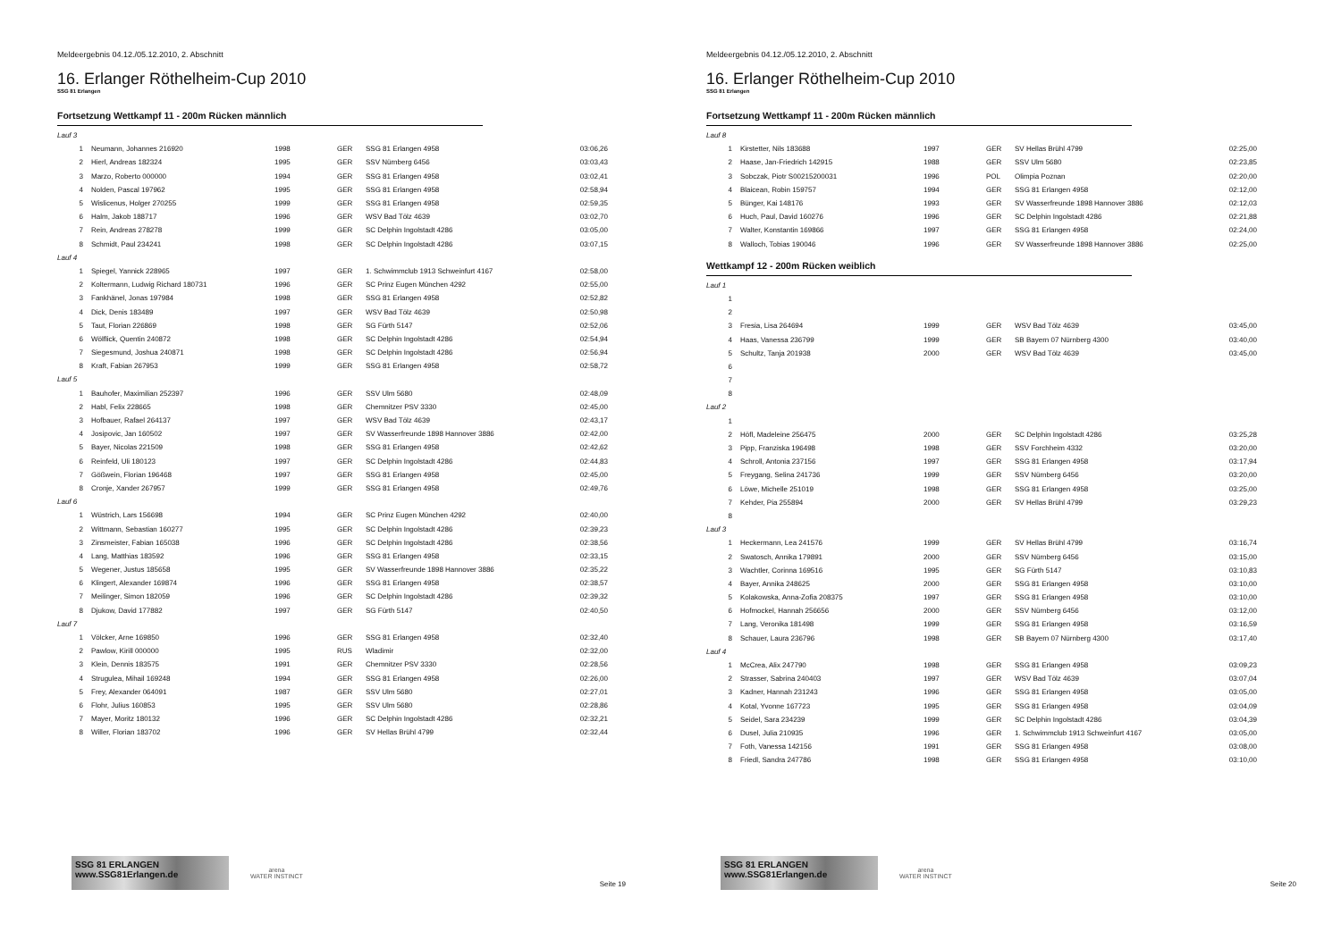Meldeergebnis 04.12./05.12.2010, 2. Abschnitt
16. Erlanger Röthelheim-Cup 2010
SSG 81 Erlangen
Fortsetzung Wettkampf 11 - 200m Rücken männlich
| Lauf 3 | | | | | |
| 1 | Neumann, Johannes 216920 | 1998 | GER | SSG 81 Erlangen 4958 | 03:06,26 |
| 2 | Hierl, Andreas 182324 | 1995 | GER | SSV Nürnberg 6456 | 03:03,43 |
| 3 | Marzo, Roberto 000000 | 1994 | GER | SSG 81 Erlangen 4958 | 03:02,41 |
| 4 | Nolden, Pascal 197962 | 1995 | GER | SSG 81 Erlangen 4958 | 02:58,94 |
| 5 | Wislicenus, Holger 270255 | 1999 | GER | SSG 81 Erlangen 4958 | 02:59,35 |
| 6 | Halm, Jakob 188717 | 1996 | GER | WSV Bad Tölz 4639 | 03:02,70 |
| 7 | Rein, Andreas 278278 | 1999 | GER | SC Delphin Ingolstadt 4286 | 03:05,00 |
| 8 | Schmidt, Paul 234241 | 1998 | GER | SC Delphin Ingolstadt 4286 | 03:07,15 |
| Lauf 4 | | | | | |
| 1 | Spiegel, Yannick 228965 | 1997 | GER | 1. Schwimmclub 1913 Schweinfurt 4167 | 02:58,00 |
| 2 | Koltermann, Ludwig Richard 180731 | 1996 | GER | SC Prinz Eugen München 4292 | 02:55,00 |
| 3 | Fankhänel, Jonas 197984 | 1998 | GER | SSG 81 Erlangen 4958 | 02:52,82 |
| 4 | Dick, Denis 183489 | 1997 | GER | WSV Bad Tölz 4639 | 02:50,98 |
| 5 | Taut, Florian 226869 | 1998 | GER | SG Fürth 5147 | 02:52,06 |
| 6 | Wölflick, Quentin 240872 | 1998 | GER | SC Delphin Ingolstadt 4286 | 02:54,94 |
| 7 | Siegesmund, Joshua 240871 | 1998 | GER | SC Delphin Ingolstadt 4286 | 02:56,94 |
| 8 | Kraft, Fabian 267953 | 1999 | GER | SSG 81 Erlangen 4958 | 02:58,72 |
| Lauf 5 | | | | | |
| 1 | Bauhofer, Maximilian 252397 | 1996 | GER | SSV Ulm 5680 | 02:48,09 |
| 2 | Habl, Felix 228665 | 1998 | GER | Chemnitzer PSV 3330 | 02:45,00 |
| 3 | Hofbauer, Rafael 264137 | 1997 | GER | WSV Bad Tölz 4639 | 02:43,17 |
| 4 | Josipovic, Jan 160502 | 1997 | GER | SV Wasserfreunde 1898 Hannover 3886 | 02:42,00 |
| 5 | Bayer, Nicolas 221509 | 1998 | GER | SSG 81 Erlangen 4958 | 02:42,62 |
| 6 | Reinfeld, Uli 180123 | 1997 | GER | SC Delphin Ingolstadt 4286 | 02:44,83 |
| 7 | Gößwein, Florian 196468 | 1997 | GER | SSG 81 Erlangen 4958 | 02:45,00 |
| 8 | Cronje, Xander 267957 | 1999 | GER | SSG 81 Erlangen 4958 | 02:49,76 |
| Lauf 6 | | | | | |
| 1 | Wüstrich, Lars 156698 | 1994 | GER | SC Prinz Eugen München 4292 | 02:40,00 |
| 2 | Wittmann, Sebastian 160277 | 1995 | GER | SC Delphin Ingolstadt 4286 | 02:39,23 |
| 3 | Zinsmeister, Fabian 165038 | 1996 | GER | SC Delphin Ingolstadt 4286 | 02:38,56 |
| 4 | Lang, Matthias 183592 | 1996 | GER | SSG 81 Erlangen 4958 | 02:33,15 |
| 5 | Wegener, Justus 185658 | 1995 | GER | SV Wasserfreunde 1898 Hannover 3886 | 02:35,22 |
| 6 | Klingert, Alexander 169874 | 1996 | GER | SSG 81 Erlangen 4958 | 02:38,57 |
| 7 | Meilinger, Simon 182059 | 1996 | GER | SC Delphin Ingolstadt 4286 | 02:39,32 |
| 8 | Djukow, David 177882 | 1997 | GER | SG Fürth 5147 | 02:40,50 |
| Lauf 7 | | | | | |
| 1 | Völcker, Arne 169850 | 1996 | GER | SSG 81 Erlangen 4958 | 02:32,40 |
| 2 | Pawlow, Kirill 000000 | 1995 | RUS | Wladimir | 02:32,00 |
| 3 | Klein, Dennis 183575 | 1991 | GER | Chemnitzer PSV 3330 | 02:28,56 |
| 4 | Strugulea, Mihail 169248 | 1994 | GER | SSG 81 Erlangen 4958 | 02:26,00 |
| 5 | Frey, Alexander 064091 | 1987 | GER | SSV Ulm 5680 | 02:27,01 |
| 6 | Flohr, Julius 160853 | 1995 | GER | SSV Ulm 5680 | 02:28,86 |
| 7 | Mayer, Moritz 180132 | 1996 | GER | SC Delphin Ingolstadt 4286 | 02:32,21 |
| 8 | Willer, Florian 183702 | 1996 | GER | SV Hellas Brühl 4799 | 02:32,44 |
SSG 81 ERLANGEN www.SSG81Erlangen.de
arena
WATER INSTINCT
Seite 19
Meldeergebnis 04.12./05.12.2010, 2. Abschnitt
16. Erlanger Röthelheim-Cup 2010
SSG 81 Erlangen
Fortsetzung Wettkampf 11 - 200m Rücken männlich
| Lauf 8 | | | | | |
| 1 | Kirstetter, Nils 183688 | 1997 | GER | SV Hellas Brühl 4799 | 02:25,00 |
| 2 | Haase, Jan-Friedrich 142915 | 1988 | GER | SSV Ulm 5680 | 02:23,85 |
| 3 | Sobczak, Piotr S00215200031 | 1996 | POL | Olimpia Poznan | 02:20,00 |
| 4 | Blaicean, Robin 159757 | 1994 | GER | SSG 81 Erlangen 4958 | 02:12,00 |
| 5 | Bünger, Kai 148176 | 1993 | GER | SV Wasserfreunde 1898 Hannover 3886 | 02:12,03 |
| 6 | Huch, Paul, David 160276 | 1996 | GER | SC Delphin Ingolstadt 4286 | 02:21,88 |
| 7 | Walter, Konstantin 169866 | 1997 | GER | SSG 81 Erlangen 4958 | 02:24,00 |
| 8 | Walloch, Tobias 190046 | 1996 | GER | SV Wasserfreunde 1898 Hannover 3886 | 02:25,00 |
Wettkampf 12 - 200m Rücken weiblich
| Lauf 1 | | | | | |
| 1 | | | | | |
| 2 | | | | | |
| 3 | Fresia, Lisa 264694 | 1999 | GER | WSV Bad Tölz 4639 | 03:45,00 |
| 4 | Haas, Vanessa 236799 | 1999 | GER | SB Bayern 07 Nürnberg 4300 | 03:40,00 |
| 5 | Schultz, Tanja 201938 | 2000 | GER | WSV Bad Tölz 4639 | 03:45,00 |
| 6 | | | | | |
| 7 | | | | | |
| 8 | | | | | |
| Lauf 2 | | | | | |
| 1 | | | | | |
| 2 | Höfl, Madeleine 256475 | 2000 | GER | SC Delphin Ingolstadt 4286 | 03:25,28 |
| 3 | Pipp, Franziska 196498 | 1998 | GER | SSV Forchheim 4332 | 03:20,00 |
| 4 | Schroll, Antonia 237156 | 1997 | GER | SSG 81 Erlangen 4958 | 03:17,94 |
| 5 | Freygang, Selina 241736 | 1999 | GER | SSV Nürnberg 6456 | 03:20,00 |
| 6 | Löwe, Michelle 251019 | 1998 | GER | SSG 81 Erlangen 4958 | 03:25,00 |
| 7 | Kehder, Pia 255894 | 2000 | GER | SV Hellas Brühl 4799 | 03:29,23 |
| 8 | | | | | |
| Lauf 3 | | | | | |
| 1 | Heckermann, Lea 241576 | 1999 | GER | SV Hellas Brühl 4799 | 03:16,74 |
| 2 | Swatosch, Annika 179891 | 2000 | GER | SSV Nürnberg 6456 | 03:15,00 |
| 3 | Wachtler, Corinna 169516 | 1995 | GER | SG Fürth 5147 | 03:10,83 |
| 4 | Bayer, Annika 248625 | 2000 | GER | SSG 81 Erlangen 4958 | 03:10,00 |
| 5 | Kolakowska, Anna-Zofia 208375 | 1997 | GER | SSG 81 Erlangen 4958 | 03:10,00 |
| 6 | Hofmockel, Hannah 256656 | 2000 | GER | SSV Nürnberg 6456 | 03:12,00 |
| 7 | Lang, Veronika 181498 | 1999 | GER | SSG 81 Erlangen 4958 | 03:16,59 |
| 8 | Schauer, Laura 236796 | 1998 | GER | SB Bayern 07 Nürnberg 4300 | 03:17,40 |
| Lauf 4 | | | | | |
| 1 | McCrea, Alix 247790 | 1998 | GER | SSG 81 Erlangen 4958 | 03:09,23 |
| 2 | Strasser, Sabrina 240403 | 1997 | GER | WSV Bad Tölz 4639 | 03:07,04 |
| 3 | Kadner, Hannah 231243 | 1996 | GER | SSG 81 Erlangen 4958 | 03:05,00 |
| 4 | Kotal, Yvonne 167723 | 1995 | GER | SSG 81 Erlangen 4958 | 03:04,09 |
| 5 | Seidel, Sara 234239 | 1999 | GER | SC Delphin Ingolstadt 4286 | 03:04,39 |
| 6 | Dusel, Julia 210935 | 1996 | GER | 1. Schwimmclub 1913 Schweinfurt 4167 | 03:05,00 |
| 7 | Foth, Vanessa 142156 | 1991 | GER | SSG 81 Erlangen 4958 | 03:08,00 |
| 8 | Friedl, Sandra 247786 | 1998 | GER | SSG 81 Erlangen 4958 | 03:10,00 |
SSG 81 ERLANGEN www.SSG81Erlangen.de
arena
WATER INSTINCT
Seite 20